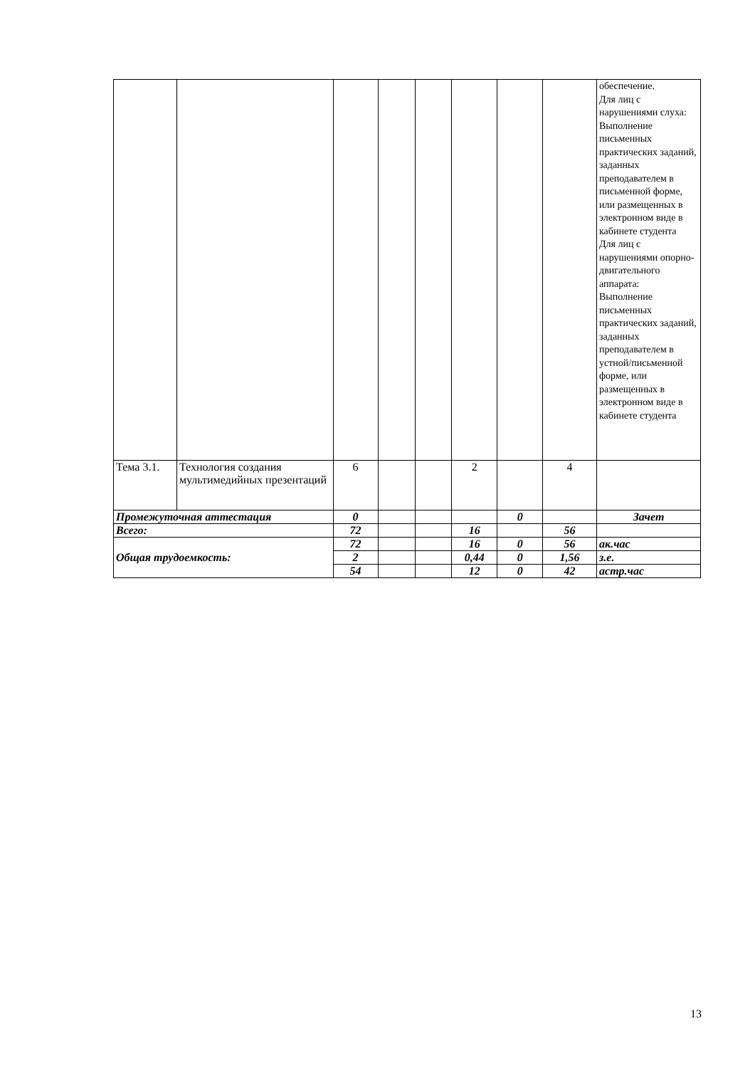| | | | | | | | | обеспечение. Для лиц с нарушениями слуха: Выполнение письменных практических заданий, заданных преподавателем в письменной форме, или размещенных в электронном виде в кабинете студента Для лиц с нарушениями опорно-двигательного аппарата: Выполнение письменных практических заданий, заданных преподавателем в устной/письменной форме, или размещенных в электронном виде в кабинете студента |
| Тема 3.1. | Технология создания мультимедийных презентаций | 6 | | | 2 | | 4 | |
| Промежуточная аттестация | | 0 | | | | 0 | | Зачет |
| Всего: | | 72 | | | 16 | | 56 | |
| Общая трудоемкость: | | 72 | | | 16 | 0 | 56 | ак.час |
| | | 2 | | | 0,44 | 0 | 1,56 | з.е. |
| | | 54 | | | 12 | 0 | 42 | астр.час |
13